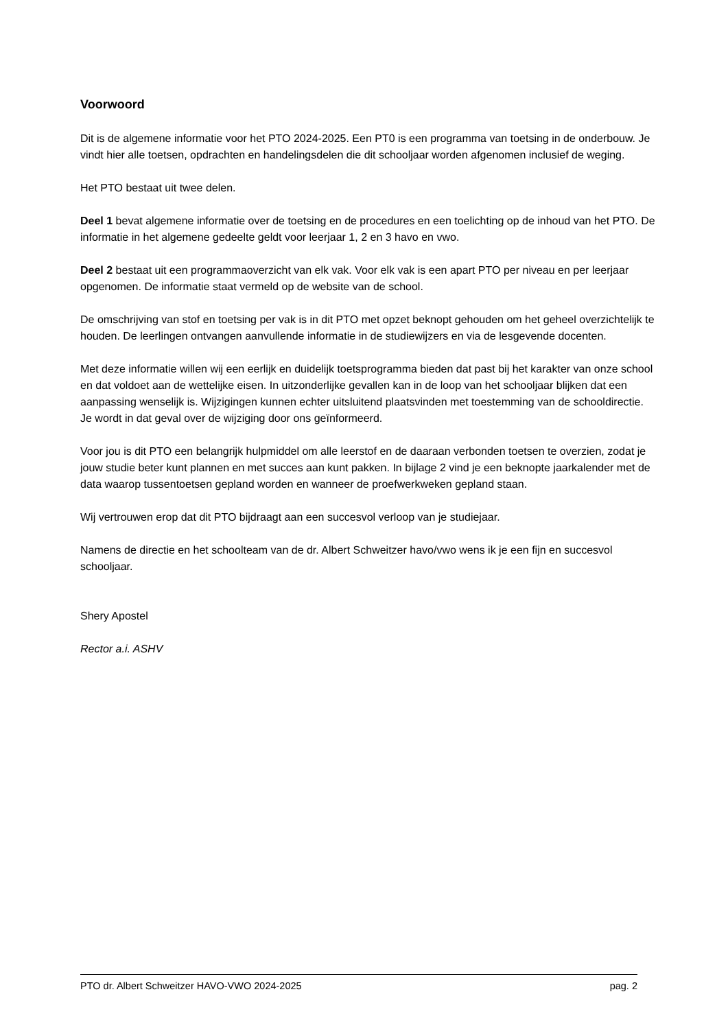Voorwoord
Dit is de algemene informatie voor het PTO 2024-2025. Een PT0 is een programma van toetsing in de onderbouw. Je vindt hier alle toetsen, opdrachten en handelingsdelen die dit schooljaar worden afgenomen inclusief de weging.
Het PTO bestaat uit twee delen.
Deel 1 bevat algemene informatie over de toetsing en de procedures en een toelichting op de inhoud van het PTO. De informatie in het algemene gedeelte geldt voor leerjaar 1, 2 en 3 havo en vwo.
Deel 2 bestaat uit een programmaoverzicht van elk vak. Voor elk vak is een apart PTO per niveau en per leerjaar opgenomen. De informatie staat vermeld op de website van de school.
De omschrijving van stof en toetsing per vak is in dit PTO met opzet beknopt gehouden om het geheel overzichtelijk te houden. De leerlingen ontvangen aanvullende informatie in de studiewijzers en via de lesgevende docenten.
Met deze informatie willen wij een eerlijk en duidelijk toetsprogramma bieden dat past bij het karakter van onze school en dat voldoet aan de wettelijke eisen. In uitzonderlijke gevallen kan in de loop van het schooljaar blijken dat een aanpassing wenselijk is. Wijzigingen kunnen echter uitsluitend plaatsvinden met toestemming van de schooldirectie. Je wordt in dat geval over de wijziging door ons geïnformeerd.
Voor jou is dit PTO een belangrijk hulpmiddel om alle leerstof en de daaraan verbonden toetsen te overzien, zodat je jouw studie beter kunt plannen en met succes aan kunt pakken. In bijlage 2 vind je een beknopte jaarkalender met de data waarop tussentoetsen gepland worden en wanneer de proefwerkweken gepland staan.
Wij vertrouwen erop dat dit PTO bijdraagt aan een succesvol verloop van je studiejaar.
Namens de directie en het schoolteam van de dr. Albert Schweitzer havo/vwo wens ik je een fijn en succesvol schooljaar.
Shery Apostel
Rector a.i. ASHV
PTO dr. Albert Schweitzer HAVO-VWO 2024-2025 pag. 2